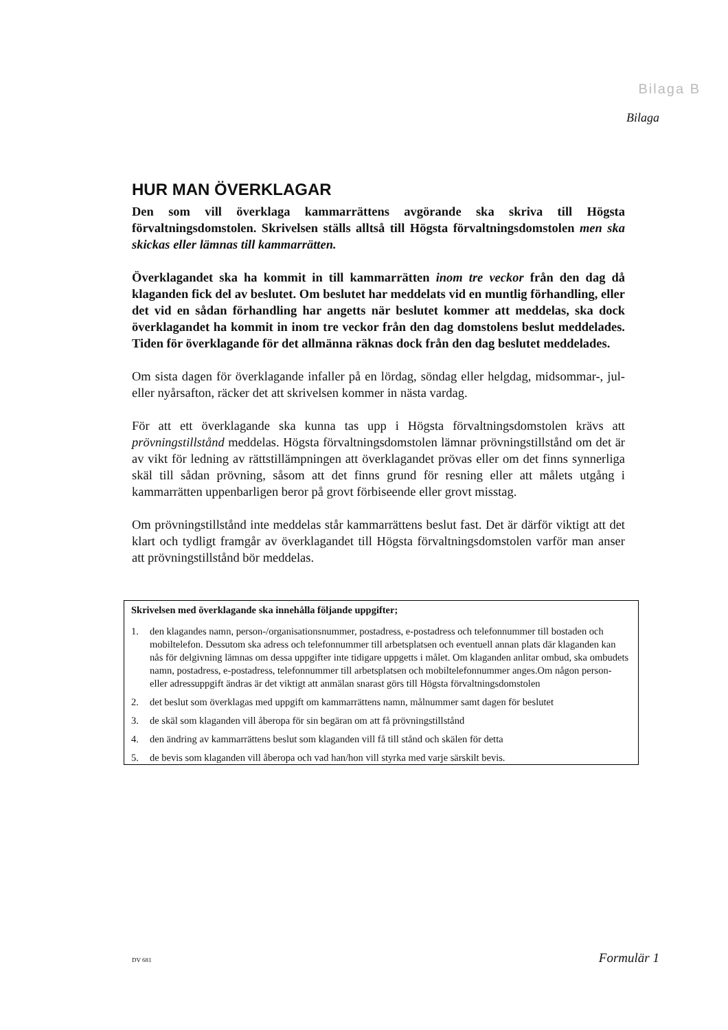Bilaga B
Bilaga
HUR MAN ÖVERKLAGAR
Den som vill överklaga kammarrättens avgörande ska skriva till Högsta förvaltningsdomstolen. Skrivelsen ställs alltså till Högsta förvaltningsdomstolen men ska skickas eller lämnas till kammarrätten.
Överklagandet ska ha kommit in till kammarrätten inom tre veckor från den dag då klaganden fick del av beslutet. Om beslutet har meddelats vid en muntlig förhandling, eller det vid en sådan förhandling har angetts när beslutet kommer att meddelas, ska dock överklagandet ha kommit in inom tre veckor från den dag domstolens beslut meddelades. Tiden för överklagande för det allmänna räknas dock från den dag beslutet meddelades.
Om sista dagen för överklagande infaller på en lördag, söndag eller helgdag, midsommar-, jul- eller nyårsafton, räcker det att skrivelsen kommer in nästa vardag.
För att ett överklagande ska kunna tas upp i Högsta förvaltningsdomstolen krävs att prövningstillstånd meddelas. Högsta förvaltningsdomstolen lämnar prövningstillstånd om det är av vikt för ledning av rättstillämpningen att överklagandet prövas eller om det finns synnerliga skäl till sådan prövning, såsom att det finns grund för resning eller att målets utgång i kammarrätten uppenbarligen beror på grovt förbiseende eller grovt misstag.
Om prövningstillstånd inte meddelas står kammarrättens beslut fast. Det är därför viktigt att det klart och tydligt framgår av överklagandet till Högsta förvaltningsdomstolen varför man anser att prövningstillstånd bör meddelas.
Skrivelsen med överklagande ska innehålla följande uppgifter;
1. den klagandes namn, person-/organisationsnummer, postadress, e-postadress och telefonnummer till bostaden och mobiltelefon. Dessutom ska adress och telefonnummer till arbetsplatsen och eventuell annan plats där klaganden kan nås för delgivning lämnas om dessa uppgifter inte tidigare uppgetts i målet. Om klaganden anlitar ombud, ska ombudets namn, postadress, e-postadress, telefonnummer till arbetsplatsen och mobiltelefonnummer anges.Om någon person- eller adressuppgift ändras är det viktigt att anmälan snarast görs till Högsta förvaltningsdomstolen
2. det beslut som överklagas med uppgift om kammarrättens namn, målnummer samt dagen för beslutet
3. de skäl som klaganden vill åberopa för sin begäran om att få prövningstillstånd
4. den ändring av kammarrättens beslut som klaganden vill få till stånd och skälen för detta
5. de bevis som klaganden vill åberopa och vad han/hon vill styrka med varje särskilt bevis.
DV 681 Formulär 1